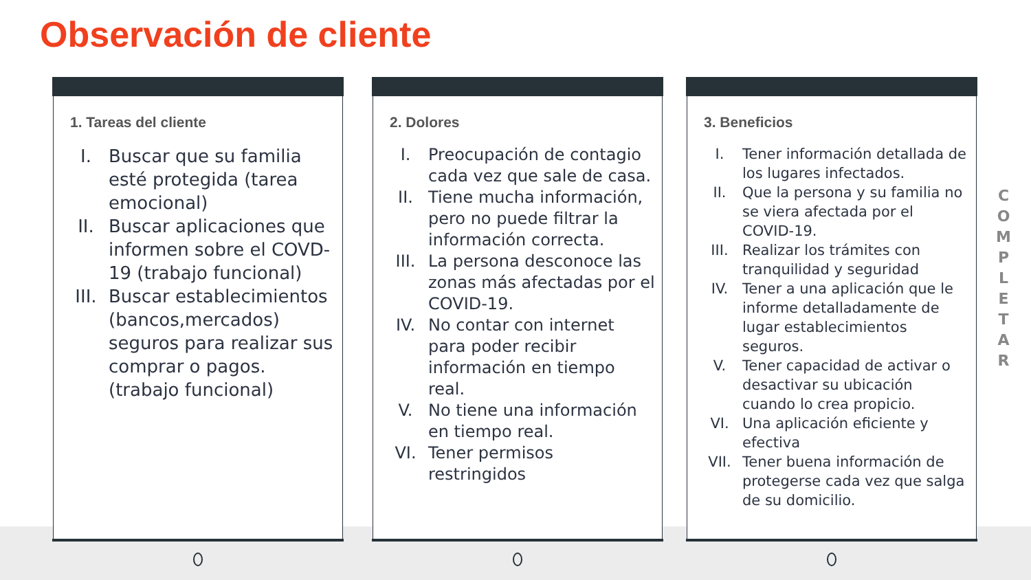Observación de cliente
1. Tareas del cliente
I. Buscar que su familia esté protegida (tarea emocional)
II. Buscar aplicaciones que informen sobre el COVD-19 (trabajo funcional)
III. Buscar establecimientos (bancos,mercados) seguros para realizar sus comprar o pagos. (trabajo funcional)
2. Dolores
I. Preocupación de contagio cada vez que sale de casa.
II. Tiene mucha información, pero no puede filtrar la información correcta.
III. La persona desconoce las zonas más afectadas por el COVID-19.
IV. No contar con internet para poder recibir información en tiempo real.
V. No tiene una información en tiempo real.
VI. Tener permisos restringidos
3. Beneficios
I. Tener información detallada de los lugares infectados.
II. Que la persona y su familia no se viera afectada por el COVID-19.
III. Realizar los trámites con tranquilidad y seguridad
IV. Tener a una aplicación que le informe detalladamente de lugar establecimientos seguros.
V. Tener capacidad de activar o desactivar su ubicación cuando lo crea propicio.
VI. Una aplicación eficiente y efectiva
VII. Tener buena información de protegerse cada vez que salga de su domicilio.
C
O
M
P
L
E
T
A
R